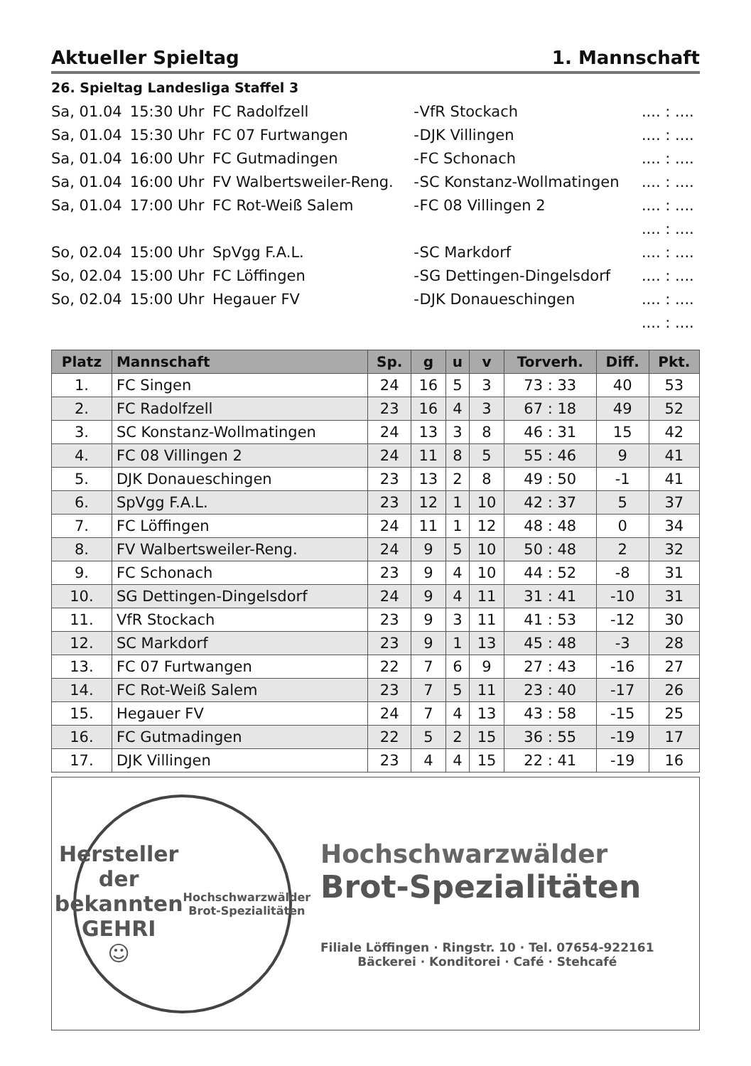Aktueller Spieltag 1. Mannschaft
26. Spieltag Landesliga Staffel 3
| Sa, 01.04 | 15:30 Uhr | FC Radolfzell | - | VfR Stockach | .... : .... |
| Sa, 01.04 | 15:30 Uhr | FC 07 Furtwangen | - | DJK Villingen | .... : .... |
| Sa, 01.04 | 16:00 Uhr | FC Gutmadingen | - | FC Schonach | .... : .... |
| Sa, 01.04 | 16:00 Uhr | FV Walbertsweiler-Reng. | - | SC Konstanz-Wollmatingen | .... : .... |
| Sa, 01.04 | 17:00 Uhr | FC Rot-Weiß Salem | - | FC 08 Villingen 2 | .... : .... |
| | | | | | .... : .... |
| So, 02.04 | 15:00 Uhr | SpVgg F.A.L. | - | SC Markdorf | .... : .... |
| So, 02.04 | 15:00 Uhr | FC Löffingen | - | SG Dettingen-Dingelsdorf | .... : .... |
| So, 02.04 | 15:00 Uhr | Hegauer FV | - | DJK Donaueschingen | .... : .... |
| | | | | | .... : .... |
| Platz | Mannschaft | Sp. | g | u | v | Torverh. | Diff. | Pkt. |
| --- | --- | --- | --- | --- | --- | --- | --- | --- |
| 1. | FC Singen | 24 | 16 | 5 | 3 | 73 : 33 | 40 | 53 |
| 2. | FC Radolfzell | 23 | 16 | 4 | 3 | 67 : 18 | 49 | 52 |
| 3. | SC Konstanz-Wollmatingen | 24 | 13 | 3 | 8 | 46 : 31 | 15 | 42 |
| 4. | FC 08 Villingen 2 | 24 | 11 | 8 | 5 | 55 : 46 | 9 | 41 |
| 5. | DJK Donaueschingen | 23 | 13 | 2 | 8 | 49 : 50 | -1 | 41 |
| 6. | SpVgg F.A.L. | 23 | 12 | 1 | 10 | 42 : 37 | 5 | 37 |
| 7. | FC Löffingen | 24 | 11 | 1 | 12 | 48 : 48 | 0 | 34 |
| 8. | FV Walbertsweiler-Reng. | 24 | 9 | 5 | 10 | 50 : 48 | 2 | 32 |
| 9. | FC Schonach | 23 | 9 | 4 | 10 | 44 : 52 | -8 | 31 |
| 10. | SG Dettingen-Dingelsdorf | 24 | 9 | 4 | 11 | 31 : 41 | -10 | 31 |
| 11. | VfR Stockach | 23 | 9 | 3 | 11 | 41 : 53 | -12 | 30 |
| 12. | SC Markdorf | 23 | 9 | 1 | 13 | 45 : 48 | -3 | 28 |
| 13. | FC 07 Furtwangen | 22 | 7 | 6 | 9 | 27 : 43 | -16 | 27 |
| 14. | FC Rot-Weiß Salem | 23 | 7 | 5 | 11 | 23 : 40 | -17 | 26 |
| 15. | Hegauer FV | 24 | 7 | 4 | 13 | 43 : 58 | -15 | 25 |
| 16. | FC Gutmadingen | 22 | 5 | 2 | 15 | 36 : 55 | -19 | 17 |
| 17. | DJK Villingen | 23 | 4 | 4 | 15 | 22 : 41 | -19 | 16 |
Hersteller der bekannten
GEHRI
☺
Hochschwarzwälder Brot-Spezialitäten
Hochschwarzwälder
Brot-Spezialitäten
Filiale Löffingen · Ringstr. 10 · Tel. 07654-922161
Bäckerei · Konditorei · Café · Stehcafé